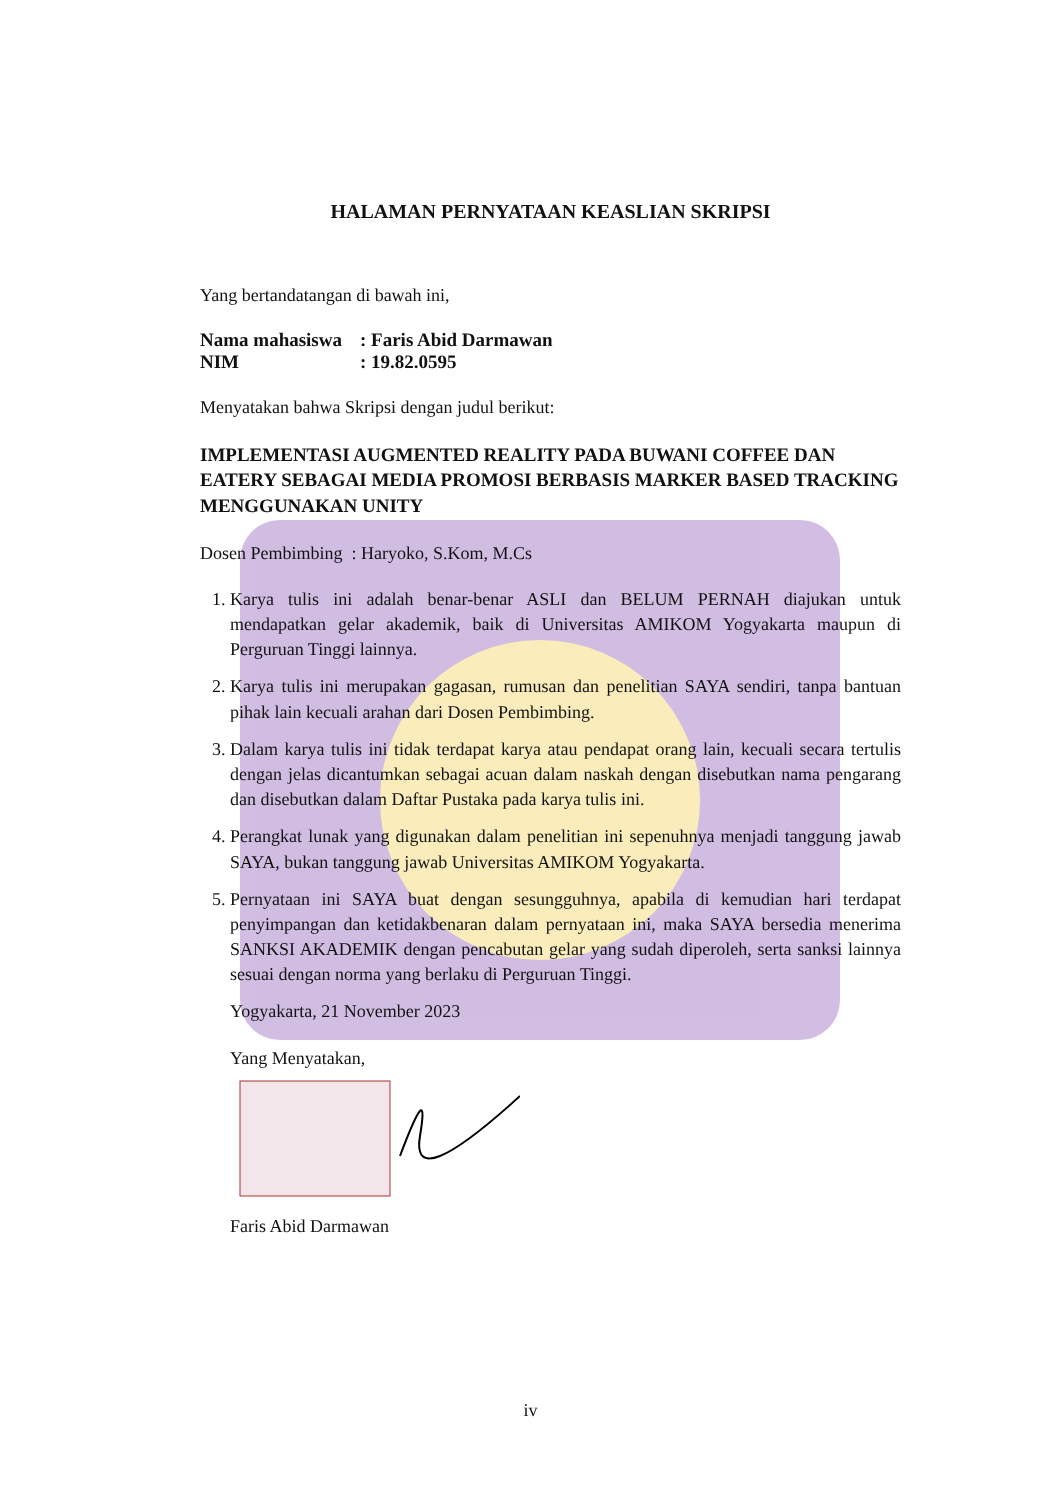HALAMAN PERNYATAAN KEASLIAN SKRIPSI
Yang bertandatangan di bawah ini,
| Nama mahasiswa | : Faris Abid Darmawan |
| NIM | : 19.82.0595 |
Menyatakan bahwa Skripsi dengan judul berikut:
IMPLEMENTASI AUGMENTED REALITY PADA BUWANI COFFEE DAN EATERY SEBAGAI MEDIA PROMOSI BERBASIS MARKER BASED TRACKING MENGGUNAKAN UNITY
Dosen Pembimbing : Haryoko, S.Kom, M.Cs
1. Karya tulis ini adalah benar-benar ASLI dan BELUM PERNAH diajukan untuk mendapatkan gelar akademik, baik di Universitas AMIKOM Yogyakarta maupun di Perguruan Tinggi lainnya.
2. Karya tulis ini merupakan gagasan, rumusan dan penelitian SAYA sendiri, tanpa bantuan pihak lain kecuali arahan dari Dosen Pembimbing.
3. Dalam karya tulis ini tidak terdapat karya atau pendapat orang lain, kecuali secara tertulis dengan jelas dicantumkan sebagai acuan dalam naskah dengan disebutkan nama pengarang dan disebutkan dalam Daftar Pustaka pada karya tulis ini.
4. Perangkat lunak yang digunakan dalam penelitian ini sepenuhnya menjadi tanggung jawab SAYA, bukan tanggung jawab Universitas AMIKOM Yogyakarta.
5. Pernyataan ini SAYA buat dengan sesungguhnya, apabila di kemudian hari terdapat penyimpangan dan ketidakbenaran dalam pernyataan ini, maka SAYA bersedia menerima SANKSI AKADEMIK dengan pencabutan gelar yang sudah diperoleh, serta sanksi lainnya sesuai dengan norma yang berlaku di Perguruan Tinggi.
Yogyakarta, 21 November 2023
Yang Menyatakan,
Faris Abid Darmawan
iv